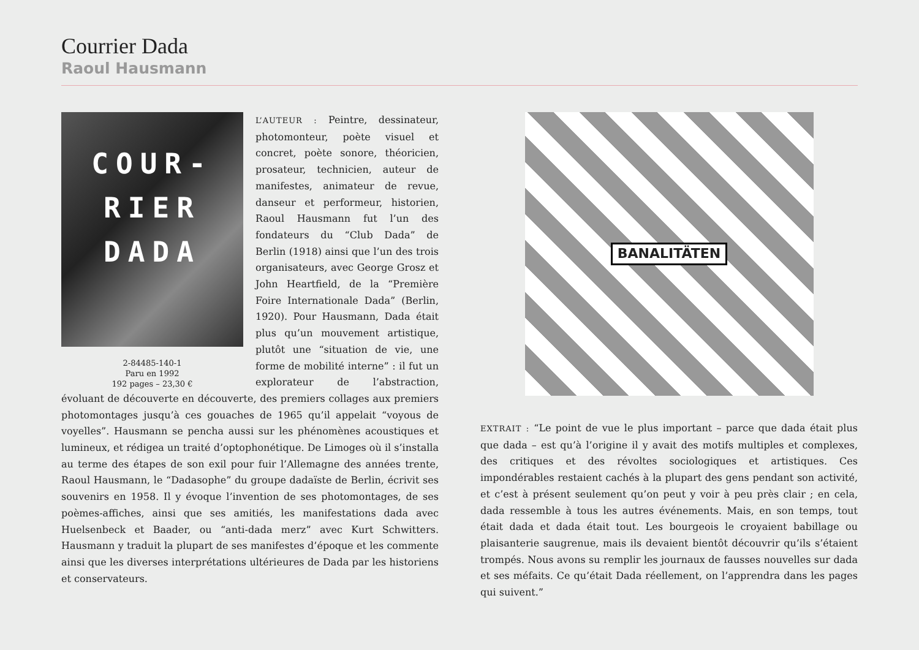Courrier Dada
Raoul Hausmann
COUR-
RIER
DADA
2-84485-140-1
Paru en 1992
192 pages – 23,30 €
L’AUTEUR : Peintre, dessinateur, photomonteur, poète visuel et concret, poète sonore, théoricien, prosateur, technicien, auteur de manifestes, animateur de revue, danseur et performeur, historien, Raoul Hausmann fut l’un des fondateurs du “Club Dada” de Berlin (1918) ainsi que l’un des trois organisateurs, avec George Grosz et John Heartfield, de la “Première Foire Internationale Dada” (Berlin, 1920). Pour Hausmann, Dada était plus qu’un mouvement artistique, plutôt une “situation de vie, une forme de mobilité interne” : il fut un explorateur de l’abstraction, évoluant de découverte en découverte, des premiers collages aux premiers photomontages jusqu’à ces gouaches de 1965 qu’il appelait “voyous de voyelles”. Hausmann se pencha aussi sur les phénomènes acoustiques et lumineux, et rédigea un traité d’optophonétique. De Limoges où il s’installa au terme des étapes de son exil pour fuir l’Allemagne des années trente, Raoul Hausmann, le “Dadasophe” du groupe dadaïste de Berlin, écrivit ses souvenirs en 1958. Il y évoque l’invention de ses photomontages, de ses poèmes-affiches, ainsi que ses amitiés, les manifestations dada avec Huelsenbeck et Baader, ou “anti-dada merz” avec Kurt Schwitters. Hausmann y traduit la plupart de ses manifestes d’époque et les commente ainsi que les diverses interprétations ultérieures de Dada par les historiens et conservateurs.
BANALITÄTEN
EXTRAIT : “Le point de vue le plus important – parce que dada était plus que dada – est qu’à l’origine il y avait des motifs multiples et complexes, des critiques et des révoltes sociologiques et artistiques. Ces impondérables restaient cachés à la plupart des gens pendant son activité, et c’est à présent seulement qu’on peut y voir à peu près clair ; en cela, dada ressemble à tous les autres événements. Mais, en son temps, tout était dada et dada était tout. Les bourgeois le croyaient babillage ou plaisanterie saugrenue, mais ils devaient bientôt découvrir qu’ils s’étaient trompés. Nous avons su remplir les journaux de fausses nouvelles sur dada et ses méfaits. Ce qu’était Dada réellement, on l’apprendra dans les pages qui suivent.”